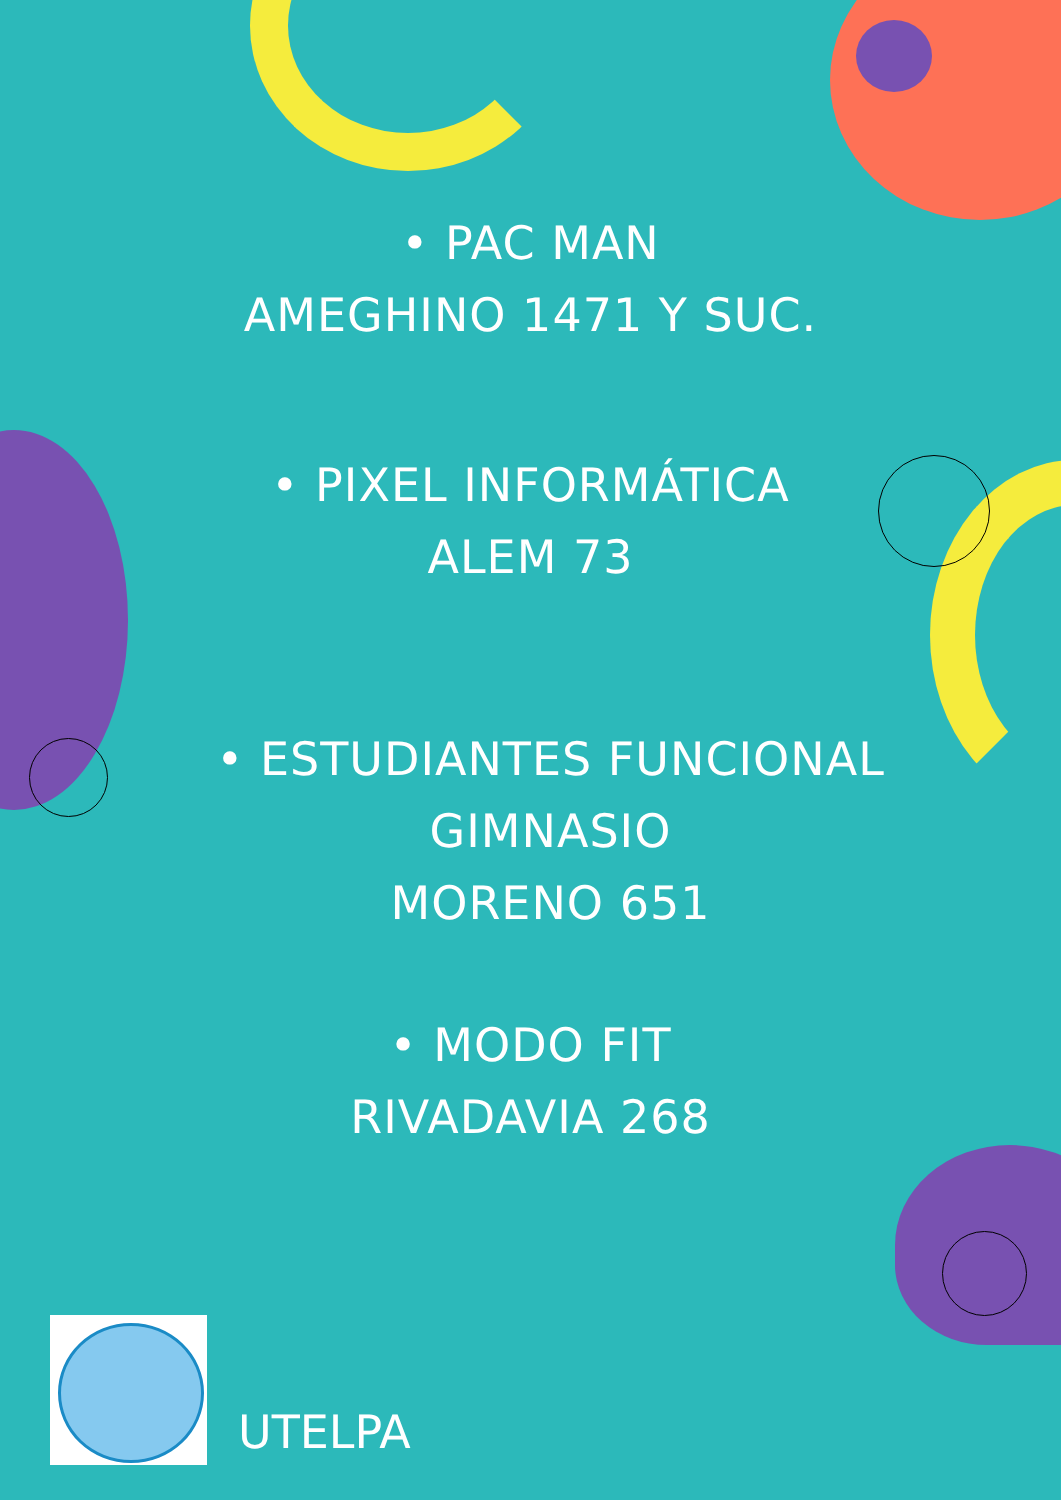• PAC MAN
AMEGHINO 1471 Y SUC.
• PIXEL INFORMÁTICA
ALEM 73
• ESTUDIANTES FUNCIONAL
GIMNASIO
MORENO 651
• MODO FIT
RIVADAVIA 268
UTELPA